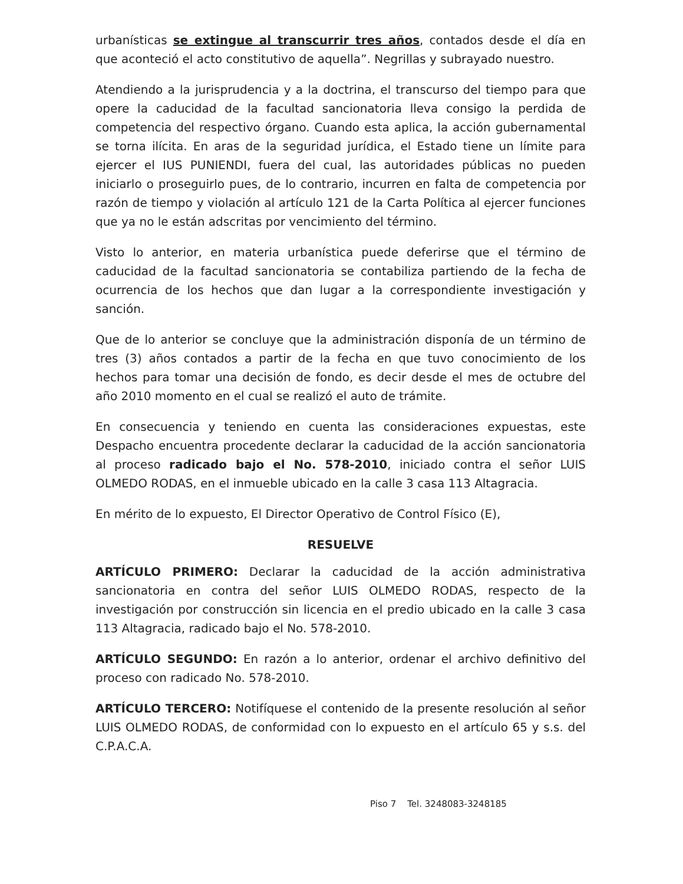urbanísticas se extingue al transcurrir tres años, contados desde el día en que aconteció el acto constitutivo de aquella”. Negrillas y subrayado nuestro.
Atendiendo a la jurisprudencia y a la doctrina, el transcurso del tiempo para que opere la caducidad de la facultad sancionatoria lleva consigo la perdida de competencia del respectivo órgano. Cuando esta aplica, la acción gubernamental se torna ilícita. En aras de la seguridad jurídica, el Estado tiene un límite para ejercer el IUS PUNIENDI, fuera del cual, las autoridades públicas no pueden iniciarlo o proseguirlo pues, de lo contrario, incurren en falta de competencia por razón de tiempo y violación al artículo 121 de la Carta Política al ejercer funciones que ya no le están adscritas por vencimiento del término.
Visto lo anterior, en materia urbanística puede deferirse que el término de caducidad de la facultad sancionatoria se contabiliza partiendo de la fecha de ocurrencia de los hechos que dan lugar a la correspondiente investigación y sanción.
Que de lo anterior se concluye que la administración disponía de un término de tres (3) años contados a partir de la fecha en que tuvo conocimiento de los hechos para tomar una decisión de fondo, es decir desde el mes de octubre del año 2010 momento en el cual se realizó el auto de trámite.
En consecuencia y teniendo en cuenta las consideraciones expuestas, este Despacho encuentra procedente declarar la caducidad de la acción sancionatoria al proceso radicado bajo el No. 578-2010, iniciado contra el señor LUIS OLMEDO RODAS, en el inmueble ubicado en la calle 3 casa 113 Altagracia.
En mérito de lo expuesto, El Director Operativo de Control Físico (E),
RESUELVE
ARTÍCULO PRIMERO: Declarar la caducidad de la acción administrativa sancionatoria en contra del señor LUIS OLMEDO RODAS, respecto de la investigación por construcción sin licencia en el predio ubicado en la calle 3 casa 113 Altagracia, radicado bajo el No. 578-2010.
ARTÍCULO SEGUNDO: En razón a lo anterior, ordenar el archivo definitivo del proceso con radicado No. 578-2010.
ARTÍCULO TERCERO: Notifíquese el contenido de la presente resolución al señor LUIS OLMEDO RODAS, de conformidad con lo expuesto en el artículo 65 y s.s. del C.P.A.C.A.
Piso 7 Tel. 3248083-3248185